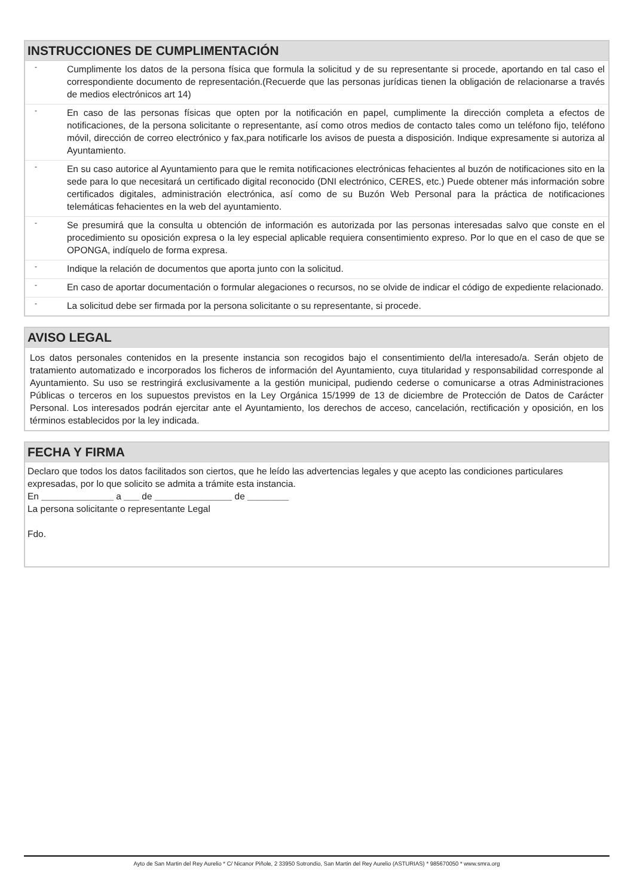INSTRUCCIONES DE CUMPLIMENTACIÓN
- Cumplimente los datos de la persona física que formula la solicitud y de su representante si procede, aportando en tal caso el correspondiente documento de representación.(Recuerde que las personas jurídicas tienen la obligación de relacionarse a través de medios electrónicos art 14)
- En caso de las personas físicas que opten por la notificación en papel, cumplimente la dirección completa a efectos de notificaciones, de la persona solicitante o representante, así como otros medios de contacto tales como un teléfono fijo, teléfono móvil, dirección de correo electrónico y fax,para notificarle los avisos de puesta a disposición. Indique expresamente si autoriza al Ayuntamiento.
- En su caso autorice al Ayuntamiento para que le remita notificaciones electrónicas fehacientes al buzón de notificaciones sito en la sede para lo que necesitará un certificado digital reconocido (DNI electrónico, CERES, etc.) Puede obtener más información sobre certificados digitales, administración electrónica, así como de su Buzón Web Personal para la práctica de notificaciones telemáticas fehacientes en la web del ayuntamiento.
- Se presumirá que la consulta u obtención de información es autorizada por las personas interesadas salvo que conste en el procedimiento su oposición expresa o la ley especial aplicable requiera consentimiento expreso. Por lo que en el caso de que se OPONGA, indíquelo de forma expresa.
- Indique la relación de documentos que aporta junto con la solicitud.
- En caso de aportar documentación o formular alegaciones o recursos, no se olvide de indicar el código de expediente relacionado.
- La solicitud debe ser firmada por la persona solicitante o su representante, si procede.
AVISO LEGAL
Los datos personales contenidos en la presente instancia son recogidos bajo el consentimiento del/la interesado/a. Serán objeto de tratamiento automatizado e incorporados los ficheros de información del Ayuntamiento, cuya titularidad y responsabilidad corresponde al Ayuntamiento. Su uso se restringirá exclusivamente a la gestión municipal, pudiendo cederse o comunicarse a otras Administraciones Públicas o terceros en los supuestos previstos en la Ley Orgánica 15/1999 de 13 de diciembre de Protección de Datos de Carácter Personal. Los interesados podrán ejercitar ante el Ayuntamiento, los derechos de acceso, cancelación, rectificación y oposición, en los términos establecidos por la ley indicada.
FECHA Y FIRMA
Declaro que todos los datos facilitados son ciertos, que he leído las advertencias legales y que acepto las condiciones particulares expresadas, por lo que solicito se admita a trámite esta instancia.
En ______________ a ___ de _______________ de ________
La persona solicitante o representante Legal
Fdo.
Ayto de San Martin del Rey Aurelio * C/ Nicanor Piñole, 2 33950 Sotrondio, San Martin del Rey Aurelio (ASTURIAS) * 985670050 * www.smra.org